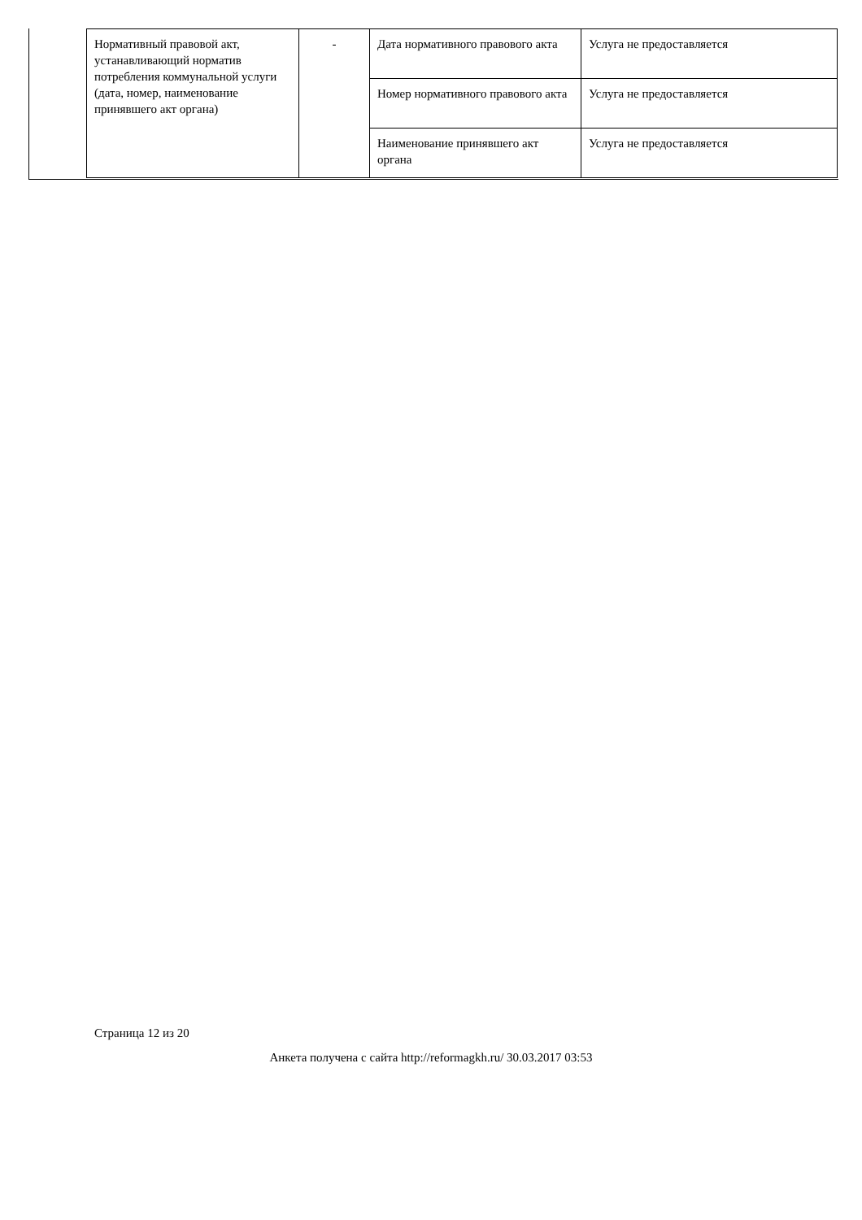| Нормативный правовой акт, устанавливающий норматив потребления коммунальной услуги (дата, номер, наименование принявшего акт органа) | - | Дата нормативного правового акта | Услуга не предоставляется |
| | | Номер нормативного правового акта | Услуга не предоставляется |
| | | Наименование принявшего акт органа | Услуга не предоставляется |
Страница 12 из 20
Анкета получена с сайта http://reformagkh.ru/ 30.03.2017 03:53